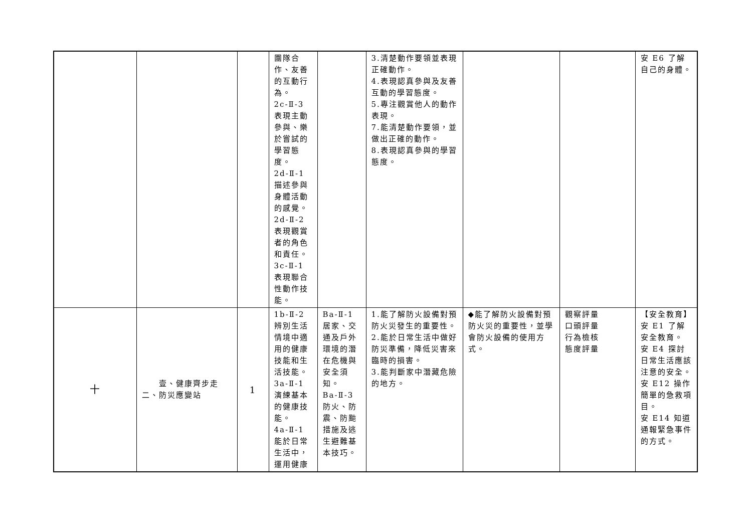| | | | 團隊合作、友善的互動行為。 2c-Ⅱ-3 表現主動參與、樂於嘗試的學習態度。 2d-Ⅱ-1 描述參與身體活動的感覺。 2d-Ⅱ-2 表現觀賞者的角色和責任。 3c-Ⅱ-1 表現聯合性動作技能。 | | 3.清楚動作要領並表現正確動作。 4.表現認真參與及友善互動的學習態度。 5.專注觀賞他人的動作表現。 7.能清楚動作要領，並做出正確的動作。 8.表現認真參與的學習態度。 | | | 安 E6 了解自己的身體。 |
| 十 | 壹、健康齊步走 二、防災應變站 | 1 | 1b-Ⅱ-2 辨別生活情境中適用的健康技能和生活技能。 3a-Ⅱ-1 演練基本的健康技能。 4a-Ⅱ-1 能於日常生活中，運用健康 | Ba-Ⅱ-1 居家、交通及戶外環境的潛在危機與安全須知。 Ba-Ⅱ-3 防火、防震、防颱措施及逃生避難基本技巧。 | 1.能了解防火設備對預防火災發生的重要性。 2.能於日常生活中做好防災準備，降低災害來臨時的損害。 3.能判斷家中潛藏危險的地方。 | ◆能了解防火設備對預防火災的重要性，並學會防火設備的使用方式。 | 觀察評量 口頭評量 行為檢核 態度評量 | 【安全教育】 安 E1 了解安全教育。 安 E4 探討日常生活應該注意的安全。 安 E12 操作簡單的急救項目。 安 E14 知道通報緊急事件的方式。 |